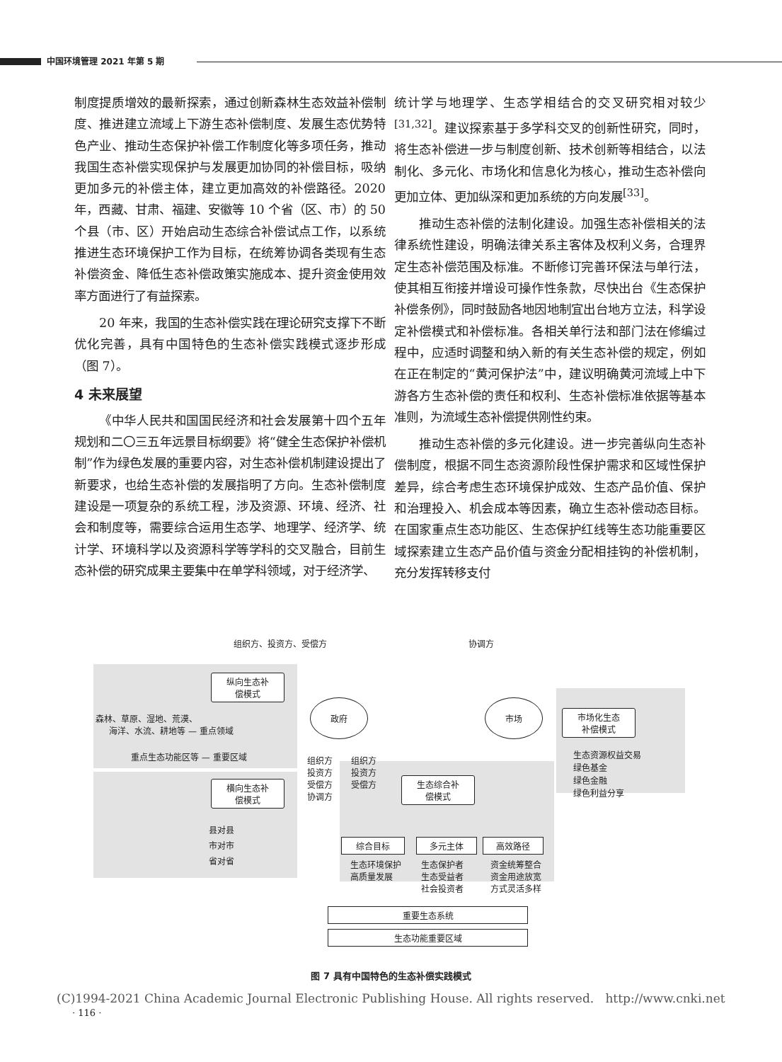中国环境管理 2021 年第 5 期
制度提质增效的最新探索，通过创新森林生态效益补偿制度、推进建立流域上下游生态补偿制度、发展生态优势特色产业、推动生态保护补偿工作制度化等多项任务，推动我国生态补偿实现保护与发展更加协同的补偿目标，吸纳更加多元的补偿主体，建立更加高效的补偿路径。2020 年，西藏、甘肃、福建、安徽等 10 个省（区、市）的 50 个县（市、区）开始启动生态综合补偿试点工作，以系统推进生态环境保护工作为目标，在统筹协调各类现有生态补偿资金、降低生态补偿政策实施成本、提升资金使用效率方面进行了有益探索。
20 年来，我国的生态补偿实践在理论研究支撑下不断优化完善，具有中国特色的生态补偿实践模式逐步形成（图 7）。
4 未来展望
《中华人民共和国国民经济和社会发展第十四个五年规划和二〇三五年远景目标纲要》将“健全生态保护补偿机制”作为绿色发展的重要内容，对生态补偿机制建设提出了新要求，也给生态补偿的发展指明了方向。生态补偿制度建设是一项复杂的系统工程，涉及资源、环境、经济、社会和制度等，需要综合运用生态学、地理学、经济学、统计学、环境科学以及资源科学等学科的交叉融合，目前生态补偿的研究成果主要集中在单学科领域，对于经济学、
统计学与地理学、生态学相结合的交叉研究相对较少<sup>[31,32]</sup>。建议探索基于多学科交叉的创新性研究，同时，将生态补偿进一步与制度创新、技术创新等相结合，以法制化、多元化、市场化和信息化为核心，推动生态补偿向更加立体、更加纵深和更加系统的方向发展<sup>[33]</sup>。
推动生态补偿的法制化建设。加强生态补偿相关的法律系统性建设，明确法律关系主客体及权利义务，合理界定生态补偿范围及标准。不断修订完善环保法与单行法，使其相互衔接并增设可操作性条款，尽快出台《生态保护补偿条例》，同时鼓励各地因地制宜出台地方立法，科学设定补偿模式和补偿标准。各相关单行法和部门法在修编过程中，应适时调整和纳入新的有关生态补偿的规定，例如在正在制定的“黄河保护法”中，建议明确黄河流域上中下游各方生态补偿的责任和权利、生态补偿标准依据等基本准则，为流域生态补偿提供刚性约束。
推动生态补偿的多元化建设。进一步完善纵向生态补偿制度，根据不同生态资源阶段性保护需求和区域性保护差异，综合考虑生态环境保护成效、生态产品价值、保护和治理投入、机会成本等因素，确立生态补偿动态目标。在国家重点生态功能区、生态保护红线等生态功能重要区域探索建立生态产品价值与资金分配相挂钩的补偿机制，充分发挥转移支付
组织方、投资方、受偿方 协调方
纵向生态补
偿模式
森林、草原、湿地、荒漠、
海洋、水流、耕地等 — 重点领域
重点生态功能区等 — 重要区域
横向生态补
偿模式
县对县
市对市
省对省
政府 市场
组织方
投资方
受偿方
协调方
组织方
投资方
受偿方
生态综合补
偿模式
市场化生态
补偿模式
生态资源权益交易
绿色基金
绿色金融
绿色利益分享
综合目标 多元主体 高效路径
生态环境保护
高质量发展
生态保护者
生态受益者
社会投资者
资金统筹整合
资金用途放宽
方式灵活多样
重要生态系统
生态功能重要区域
图 7 具有中国特色的生态补偿实践模式
(C)1994-2021 China Academic Journal Electronic Publishing House. All rights reserved. http://www.cnki.net
· 116 ·